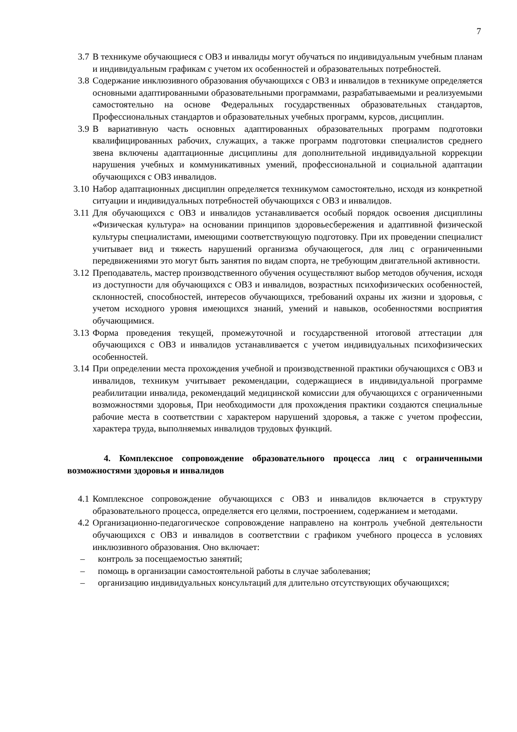7
3.7 В техникуме обучающиеся с ОВЗ и инвалиды могут обучаться по индивидуальным учебным планам и индивидуальным графикам с учетом их особенностей и образовательных потребностей.
3.8 Содержание инклюзивного образования обучающихся с ОВЗ и инвалидов в техникуме определяется основными адаптированными образовательными программами, разрабатываемыми и реализуемыми самостоятельно на основе Федеральных государственных образовательных стандартов, Профессиональных стандартов и образовательных учебных программ, курсов, дисциплин.
3.9 В вариативную часть основных адаптированных образовательных программ подготовки квалифицированных рабочих, служащих, а также программ подготовки специалистов среднего звена включены адаптационные дисциплины для дополнительной индивидуальной коррекции нарушения учебных и коммуникативных умений, профессиональной и социальной адаптации обучающихся с ОВЗ инвалидов.
3.10 Набор адаптационных дисциплин определяется техникумом самостоятельно, исходя из конкретной ситуации и индивидуальных потребностей обучающихся с ОВЗ и инвалидов.
3.11 Для обучающихся с ОВЗ и инвалидов устанавливается особый порядок освоения дисциплины «Физическая культура» на основании принципов здоровьесбережения и адаптивной физической культуры специалистами, имеющими соответствующую подготовку. При их проведении специалист учитывает вид и тяжесть нарушений организма обучающегося, для лиц с ограниченными передвижениями это могут быть занятия по видам спорта, не требующим двигательной активности.
3.12 Преподаватель, мастер производственного обучения осуществляют выбор методов обучения, исходя из доступности для обучающихся с ОВЗ и инвалидов, возрастных психофизических особенностей, склонностей, способностей, интересов обучающихся, требований охраны их жизни и здоровья, с учетом исходного уровня имеющихся знаний, умений и навыков, особенностями восприятия обучающимися.
3.13 Форма проведения текущей, промежуточной и государственной итоговой аттестации для обучающихся с ОВЗ и инвалидов устанавливается с учетом индивидуальных психофизических особенностей.
3.14 При определении места прохождения учебной и производственной практики обучающихся с ОВЗ и инвалидов, техникум учитывает рекомендации, содержащиеся в индивидуальной программе реабилитации инвалида, рекомендаций медицинской комиссии для обучающихся с ограниченными возможностями здоровья, При необходимости для прохождения практики создаются специальные рабочие места в соответствии с характером нарушений здоровья, а также с учетом профессии, характера труда, выполняемых инвалидов трудовых функций.
4. Комплексное сопровождение образовательного процесса лиц с ограниченными возможностями здоровья и инвалидов
4.1 Комплексное сопровождение обучающихся с ОВЗ и инвалидов включается в структуру образовательного процесса, определяется его целями, построением, содержанием и методами.
4.2 Организационно-педагогическое сопровождение направлено на контроль учебной деятельности обучающихся с ОВЗ и инвалидов в соответствии с графиком учебного процесса в условиях инклюзивного образования. Оно включает:
– контроль за посещаемостью занятий;
– помощь в организации самостоятельной работы в случае заболевания;
– организацию индивидуальных консультаций для длительно отсутствующих обучающихся;